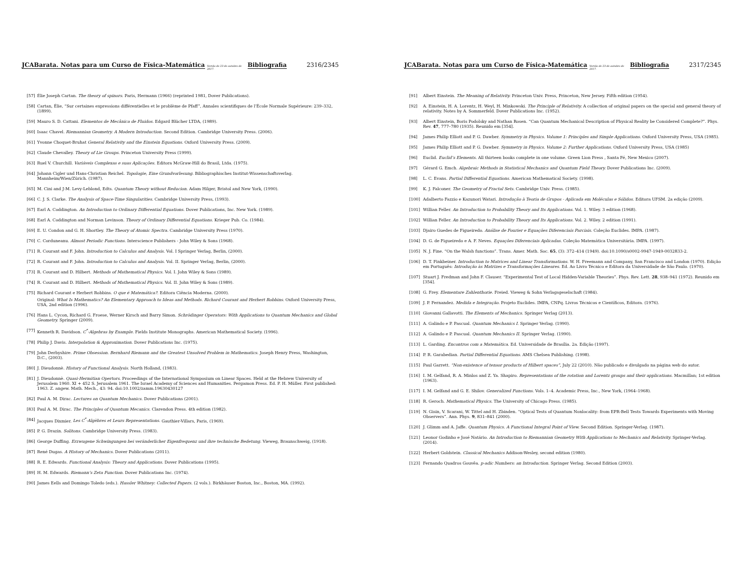JCABarata. Notas para um Curso de Física-Matemática Versão de 23 de outubro de 2017. Bibliografia 2316/2345
[57] Élie Joseph Cartan. The theory of spinors. Paris, Hermann (1966) (reprinted 1981, Dover Publications).
[58] Cartan, Élie, “Sur certaines expressions différentielles et le problème de Pfaff”, Annales scientifiques de l’École Normale Supérieure: 239–332, (1899).
[59] Mauro S. D. Cattani. Elementos de Mecânica de Fluidos. Edgard Blücher LTDA, (1989).
[60] Isaac Chavel. Riemannian Geometry. A Modern Introduction. Second Edition. Cambridge University Press. (2006).
[61] Yvonne Choquet-Bruhat General Relativity and the Einstein Equations. Oxford University Press. (2009).
[62] Claude Chevalley. Theory of Lie Groups. Princeton University Press (1999).
[63] Ruel V. Churchill. Variáveis Complexas e suas Aplicações. Editora McGraw-Hill do Brasil, Ltda. (1975).
[64] Johann Cigler und Hans-Christian Reichel. Topologie, Eine Grundvorlesung. Bibliographisches Institut-Wissenschaftsverlag. Mannheim/Wien/Zürich. (1987).
[65] M. Cini and J-M. Levy-Leblond, Edts. Quantum Theory without Reducion. Adam Hilger, Bristol and New York, (1990).
[66] C. J. S. Clarke. The Analysis of Space-Time Singularities. Cambridge University Press, (1993).
[67] Earl A. Coddington. An Introduction to Ordinary Differential Equations. Dover Publications, Inc. New York. (1989).
[68] Earl A. Coddington and Norman Levinson. Theory of Ordinary Differential Equations. Krieger Pub. Co. (1984).
[69] E. U. Condon and G. H. Shortley. The Theory of Atomic Spectra. Cambridge University Press (1970).
[70] C. Corduneanu. Almost Periodic Functions. Interscience Publishers - John Wiley & Sons (1968).
[71] R. Courant and F. John. Introduction to Calculus and Analysis. Vol. I Springer Verlag, Berlin, (2000).
[72] R. Courant and F. John. Introduction to Calculus and Analysis. Vol. II. Springer Verlag, Berlin, (2000).
[73] R. Courant and D. Hilbert. Methods of Mathematical Physics. Vol. I. John Wiley & Sons (1989).
[74] R. Courant and D. Hilbert. Methods of Mathematical Physics. Vol. II. John Wiley & Sons (1989).
[75] Richard Courant e Herbert Robbins. O que é Matemática?. Editora Ciência Moderna. (2000).
Original: What Is Mathematics? An Elementary Approach to Ideas and Methods. Richard Courant and Herbert Robbins. Oxford University Press, USA, 2nd edition (1996).
[76] Hans L. Cycon, Richard G. Froese, Werner Kirsch and Barry Simon. Schrödinger Operators: With Applications to Quantum Mechanics and Global Geometry. Springer (2009).
[77] Kenneth R. Davidson. C<sup>*</sup>-Algebras by Example. Fields Institute Monographs. American Mathematical Society. (1996).
[78] Philip J. Davis. Interpolation & Approximation. Dover Publications Inc. (1975).
[79] John Derbyshire. Prime Obsession. Bernhard Riemann and the Greatest Unsolved Problem in Mathematics. Joseph Henry Press, Washington, D.C., (2003).
[80] J. Dieudonnè. History of Functional Analysis. North Holland, (1983).
[81] J. Dieudonnè. Quasi-Hermitian Opertors. Proceedings of the International Symposium on Linear Spaces. Held at the Hebrew University of Jerusalem 1960. XI + 452 S. Jerusalem 1961. The Israel Academy of Sciences and Humanities. Pergamon Press. Ed. P. H. Müller. First published: 1963. Z. angew. Math. Mech., 43: 94. doi:10.1002/zamm.19630430127
[82] Paul A. M. Dirac. Lectures on Quantum Mechanics. Dover Publications (2001).
[83] Paul A. M. Dirac. The Principles of Quantum Mecanics. Clarendon Press. 4th edition (1982).
[84] Jacques Dixmier. Les C<sup>*</sup>-Algèbres et Leurs Representations. Gauthier-Villars, Paris, (1969).
[85] P. G. Drazin. Solitons. Cambridge University Press. (1983).
[86] George Duffing. Erzwugene Schwingungen bei veränderlicher Eigenfrequenz und ihre technische Bedetung. Vieweg, Braunschweig, (1918).
[87] René Dugas. A History of Mechanics. Dover Publications (2011).
[88] R. E. Edwards. Functional Analysis: Theory and Applications. Dover Publications (1995).
[89] H. M. Edwards. Riemann’s Zeta Function. Dover Publications Inc. (1974).
[90] James Eells and Domingo Toledo (eds.). Hassler Whitney: Collected Papers. (2 vols.). Birkhäuser Boston, Inc., Boston, MA. (1992).
JCABarata. Notas para um Curso de Física-Matemática Versão de 23 de outubro de 2017. Bibliografia 2317/2345
[91] Albert Einstein. The Meaning of Relativity. Princeton Univ. Press, Princeton, New Jersey. Fifth edition (1954).
[92] A. Einstein, H. A. Lorentz, H. Weyl, H. Minkowski. The Principle of Relativity. A collection of original papers on the special and general theory of relativity. Notes by A. Sommerfeld. Dover Publications Inc. (1952).
[93] Albert Einstein, Boris Podolsky and Nathan Rosen. “Can Quantum Mechanical Description of Physical Reality be Considered Complete?”. Phys. Rev. 47, 777–780 (1935). Reunido em [354].
[94] James Philip Elliott and P. G. Dawber. Symmetry in Physics. Volume 1: Principles and Simple Applications. Oxford University Press, USA (1985).
[95] James Philip Elliott and P. G. Dawber. Symmetry in Physics. Volume 2: Further Applications. Oxford University Press, USA (1985)
[96] Euclid. Euclid’s Elements. All thirteen books complete in one volume. Green Lion Press , Santa Fé, New Mexico (2007).
[97] Gérard G. Emch. Algebraic Methods in Statistical Mechanics and Quantum Field Theory. Dover Publications Inc. (2009).
[98] L. C. Evans. Partial Differential Equations. American Mathematical Society. (1998).
[99] K. J. Falconer. The Geometry of Fractal Sets. Cambridge Univ. Press. (1985).
[100] Adalberto Fazzio e Kazunori Watari. Introdução à Teoria de Grupos - Aplicada em Moléculas e Sólidos. Editora UFSM. 2a edição (2009).
[101] Willian Feller. An Introduction to Probability Theory and Its Applications. Vol. 1. Wiley. 3 edition (1968).
[102] Willian Feller. An Introduction to Probability Theory and Its Applications. Vol. 2. Wiley. 2 edition (1991).
[103] Djairo Guedes de Figueiredo. Análise de Fourier e Equações Diferenciais Parciais. Coleção Euclides. IMPA. (1987).
[104] D. G. de Figueiredo e A. F. Neves. Equações Diferenciais Aplicadas. Coleção Matemática Universitária. IMPA. (1997).
[105] N. J. Fine. “On the Walsh functions”. Trans. Amer. Math. Soc. 65, (3): 372–414 (1949). doi:10.1090/s0002-9947-1949-0032833-2.
[106] D. T. Finkbeiner. Introduction to Matrices and Linear Transformations. W. H. Freemann and Company, San Francisco and London (1970). Edição em Português: Introdução às Matrizes e Transformações Lineares. Ed. Ao Livro Técnico e Editora da Universidade de São Paulo. (1970).
[107] Stuart J. Fredman and John F. Clauser. “Experimental Test of Local Hidden-Variable Theories”. Phys. Rev. Lett. 28, 938–941 (1972). Reunido em [354].
[108] G. Frey. Elementare Zahlenthorie. Freied. Vieweg & Sohn Verlagsgeselschaft (1984).
[109] J. P. Fernandez. Medida e Integração. Projeto Euclides. IMPA, CNPq. Livros Técnicos e Científicos, Editora. (1976).
[110] Giovanni Gallavotti. The Elements of Mechanics. Springer Verlag (2013).
[111] A. Galindo e P. Pascual. Quantum Mechanics I. Springer Verlag. (1990).
[112] A. Galindo e P. Pascual. Quantum Mechanics II. Springer Verlag. (1990).
[113] L. Garding. Encontros com a Matemática. Ed. Universidade de Brasília. 2a. Edição (1997).
[114] P. R. Garabedian. Partial Differential Equations. AMS Chelsea Publishing. (1998).
[115] Paul Garrett. “Non-existence of tensor products of Hilbert spaces”, July 22 (2010). Não publicado e divulgado na página web do autor.
[116] I. M. Gelfand, R. A. Minlos and Z. Ya. Shapiro. Representations of the rotation and Lorentz groups and their applications. Macmillan; 1st edition (1963).
[117] I. M. Gelfand and G. E. Shilov. Generalized Functions. Vols. 1–4. Academic Press, Inc., New York, (1964–1968).
[118] R. Geroch. Mathematical Physics. The University of Chicago Press. (1985).
[119] N. Gisin, V. Scarani, W. Tittel and H. Zbinden. “Optical Tests of Quantum Nonlocality: from EPR-Bell Tests Towards Experiments with Moving Observers”. Ann. Phys. 9, 831–841 (2000).
[120] J. Glimm and A. Jaffe. Quantum Physics. A Functional Integral Point of View. Second Edition. Springer-Verlag. (1987).
[121] Leonor Godinho e José Natário. An Introduction to Riemannian Geometry With Applications to Mechanics and Relativity. Springer-Verlag. (2014).
[122] Herbert Goldstein. Classical Mechanics Addison-Wesley, second edition (1980).
[123] Fernando Quadros Gouvêa. p-adic Numbers: an Introduction. Springer Verlag. Second Edition (2003).